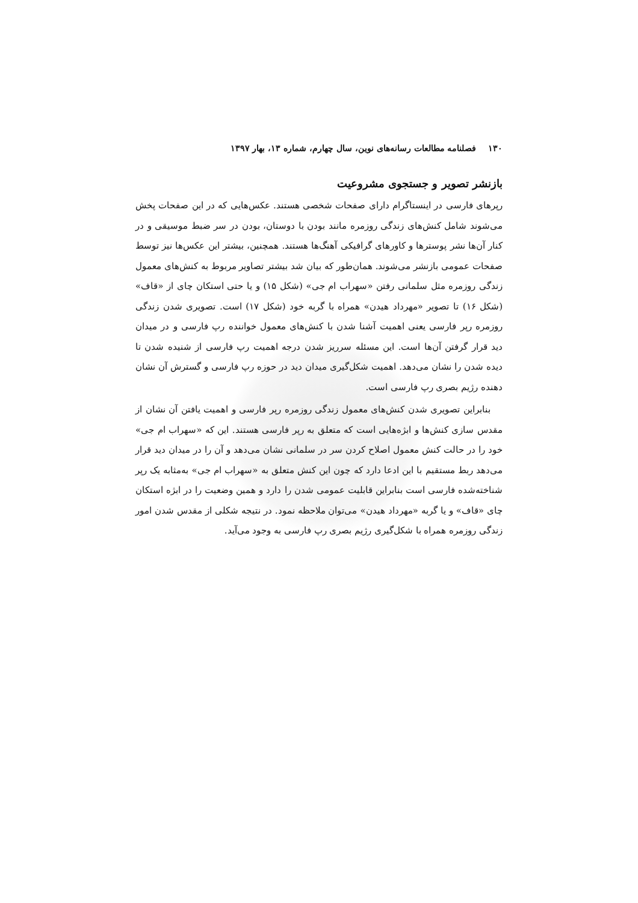۱۳۰ فصلنامه مطالعات رسانه‌های نوین، سال چهارم، شماره ۱۳، بهار ۱۳۹۷
بازنشر تصویر و جستجوی مشروعیت
رپرهای فارسی در اینستاگرام دارای صفحات شخصی هستند. عکس‌هایی که در این صفحات پخش می‌شوند شامل کنش‌های زندگی روزمره مانند بودن با دوستان، بودن در سر ضبط موسیقی و در کنار آن‌ها نشر پوسترها و کاورهای گرافیکی آهنگ‌ها هستند. همچنین، بیشتر این عکس‌ها نیز توسط صفحات عمومی بازنشر می‌شوند. همان‌طور که بیان شد بیشتر تصاویر مربوط به کنش‌های معمول زندگی روزمره مثل سلمانی رفتن «سهراب ام جی» (شکل ۱۵) و یا حتی استکان چای از «قاف» (شکل ۱۶) تا تصویر «مهرداد هیدن» همراه با گربه خود (شکل ۱۷) است. تصویری شدن زندگی روزمره رپر فارسی یعنی اهمیت آشنا شدن با کنش‌های معمول خواننده رپ فارسی و در میدان دید قرار گرفتن آن‌ها است. این مسئله سرریز شدن درجه اهمیت رپ فارسی از شنیده شدن تا دیده شدن را نشان می‌دهد. اهمیت شکل‌گیری میدان دید در حوزه رپ فارسی و گسترش آن نشان دهنده رژیم بصری رپ فارسی است.
بنابراین تصویری شدن کنش‌های معمول زندگی روزمره رپر فارسی و اهمیت یافتن آن نشان از مقدس سازی کنش‌ها و ابژه‌هایی است که متعلق به رپر فارسی هستند. این که «سهراب ام جی» خود را در حالت کنش معمول اصلاح کردن سر در سلمانی نشان می‌دهد و آن را در میدان دید قرار می‌دهد ربط مستقیم با این ادعا دارد که چون این کنش متعلق به «سهراب ام جی» به‌مثابه یک رپر شناخته‌شده فارسی است بنابراین قابلیت عمومی شدن را دارد و همین وضعیت را در ابژه استکان چای «قاف» و یا گربه «مهرداد هیدن» می‌توان ملاحظه نمود. در نتیجه شکلی از مقدس شدن امور زندگی روزمره همراه با شکل‌گیری رژیم بصری رپ فارسی به وجود می‌آید.